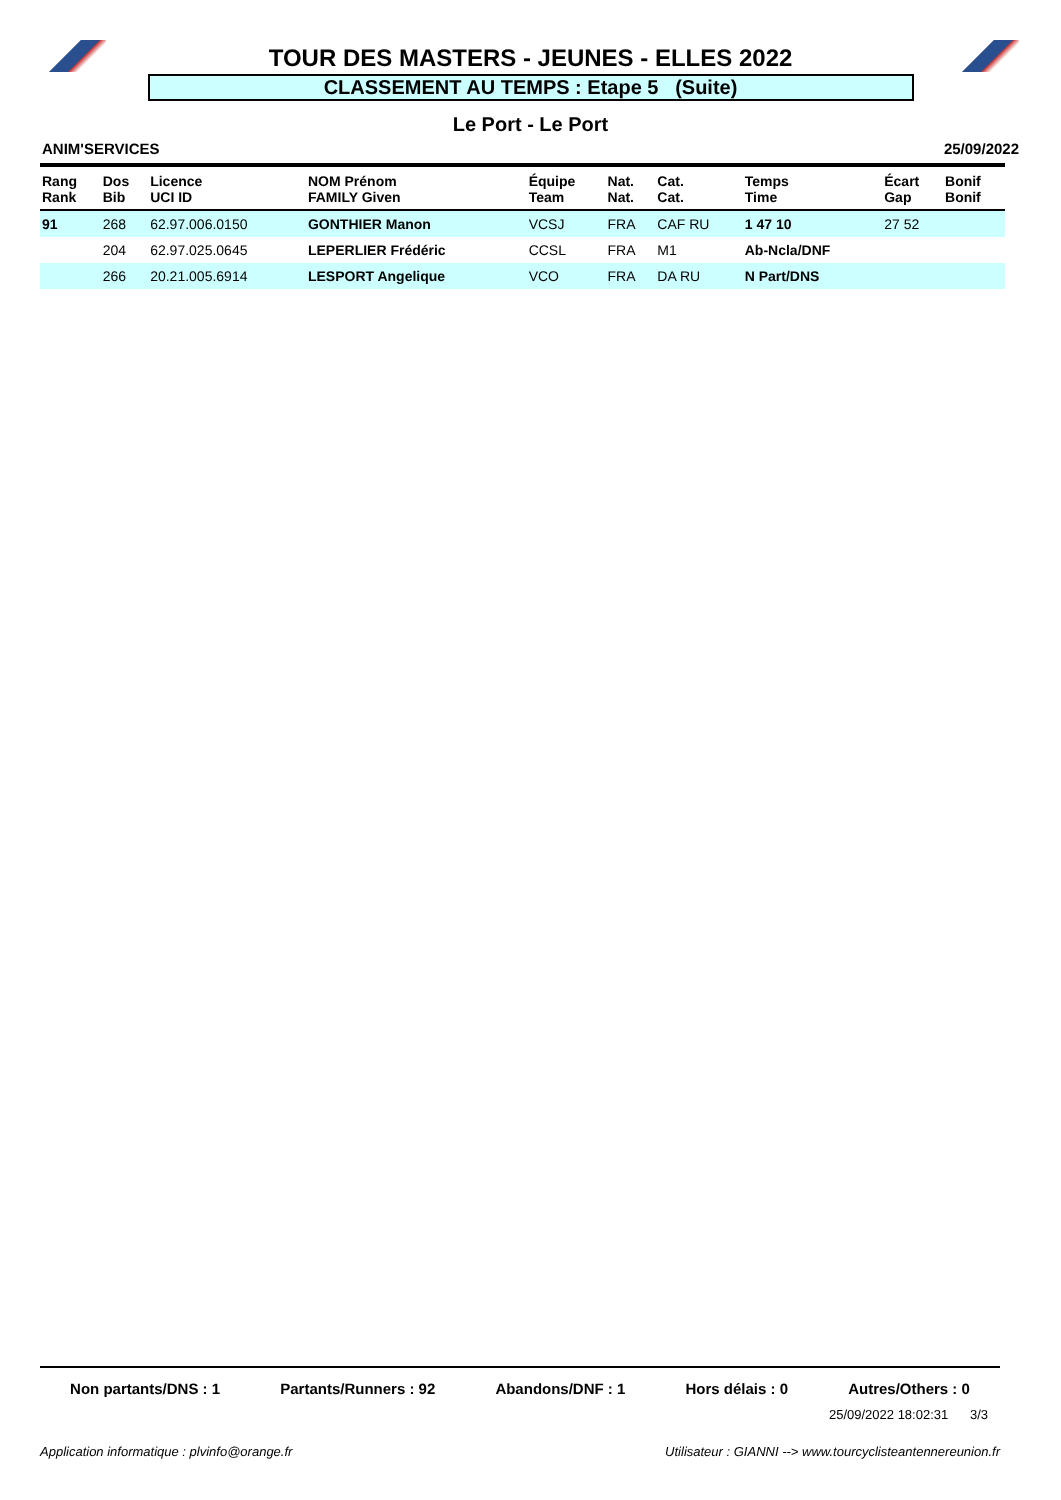TOUR DES MASTERS - JEUNES - ELLES 2022
CLASSEMENT AU TEMPS : Etape 5 (Suite)
Le Port - Le Port
ANIM'SERVICES 25/09/2022
| Rang Rank | Dos Bib | Licence UCI ID | NOM Prénom FAMILY Given | Équipe Team | Nat. Nat. | Cat. Cat. | Temps Time | Écart Gap | Bonif Bonif |
| --- | --- | --- | --- | --- | --- | --- | --- | --- | --- |
| 91 | 268 | 62.97.006.0150 | GONTHIER Manon | VCSJ | FRA | CAF RU | 1 47 10 | 27 52 | |
| | 204 | 62.97.025.0645 | LEPERLIER Frédéric | CCSL | FRA | M1 | Ab-Ncla/DNF | | |
| | 266 | 20.21.005.6914 | LESPORT Angelique | VCO | FRA | DA RU | N Part/DNS | | |
Non partants/DNS : 1 Partants/Runners : 92 Abandons/DNF : 1 Hors délais : 0 Autres/Others : 0
25/09/2022 18:02:31 3/3
Application informatique : plvinfo@orange.fr Utilisateur : GIANNI --> www.tourcyclisteantennereunion.fr